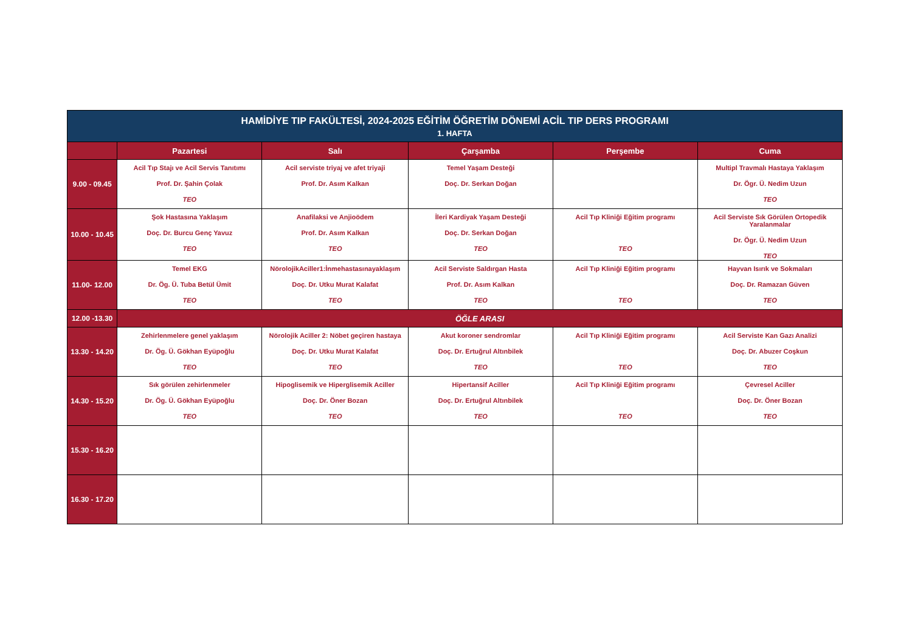| HAMİDİYE TIP FAKÜLTESİ, 2024-2025 EĞİTİM ÖĞRETİM DÖNEMİ ACİL TIP DERS PROGRAMI | | | | | |
| --- | --- | --- | --- | --- | --- |
| 1. HAFTA | | | | | |
| | Pazartesi | Salı | Çarşamba | Perşembe | Cuma |
| 9.00 - 09.45 | Acil Tıp Stajı ve Acil Servis Tanıtımı Prof. Dr. Şahin Çolak TEO | Acil serviste triyaj ve afet triyaji Prof. Dr. Asım Kalkan | Temel Yaşam Desteği Doç. Dr. Serkan Doğan | | Multipl Travmalı Hastaya Yaklaşım Dr. Ögr. Ü. Nedim Uzun TEO |
| 10.00 - 10.45 | Şok Hastasına Yaklaşım Doç. Dr. Burcu Genç Yavuz TEO | Anafilaksi ve Anjioödem Prof. Dr. Asım Kalkan TEO | İleri Kardiyak Yaşam Desteği Doç. Dr. Serkan Doğan TEO | Acil Tıp Kliniği Eğitim programı TEO | Acil Serviste Sık Görülen Ortopedik Yaralanmalar Dr. Ögr. Ü. Nedim Uzun TEO |
| 11.00- 12.00 | Temel EKG Dr. Ög. Ü. Tuba Betül Ümit TEO | NörolojikAciller1:İnmehastasınayaklaşım Doç. Dr. Utku Murat Kalafat TEO | Acil Serviste Saldırgan Hasta Prof. Dr. Asım Kalkan TEO | Acil Tıp Kliniği Eğitim programı TEO | Hayvan Isırık ve Sokmaları Doç. Dr. Ramazan Güven TEO |
| 12.00 -13.30 | ÖĞLE ARASI | | | | |
| 13.30 - 14.20 | Zehirlenmelere genel yaklaşım Dr. Ög. Ü. Gökhan Eyüpoğlu TEO | Nörolojik Aciller 2: Nöbet geçiren hastaya Doç. Dr. Utku Murat Kalafat TEO | Akut koroner sendromlar Doç. Dr. Ertuğrul Altınbilek TEO | Acil Tıp Kliniği Eğitim programı TEO | Acil Serviste Kan Gazı Analizi Doç. Dr. Abuzer Coşkun TEO |
| 14.30 - 15.20 | Sık görülen zehirlenmeler Dr. Ög. Ü. Gökhan Eyüpoğlu TEO | Hipoglisemik ve Hiperglisemik Aciller Doç. Dr. Öner Bozan TEO | Hipertansif Aciller Doç. Dr. Ertuğrul Altınbilek TEO | Acil Tıp Kliniği Eğitim programı TEO | Çevresel Aciller Doç. Dr. Öner Bozan TEO |
| 15.30 - 16.20 | | | | | |
| 16.30 - 17.20 | | | | | |